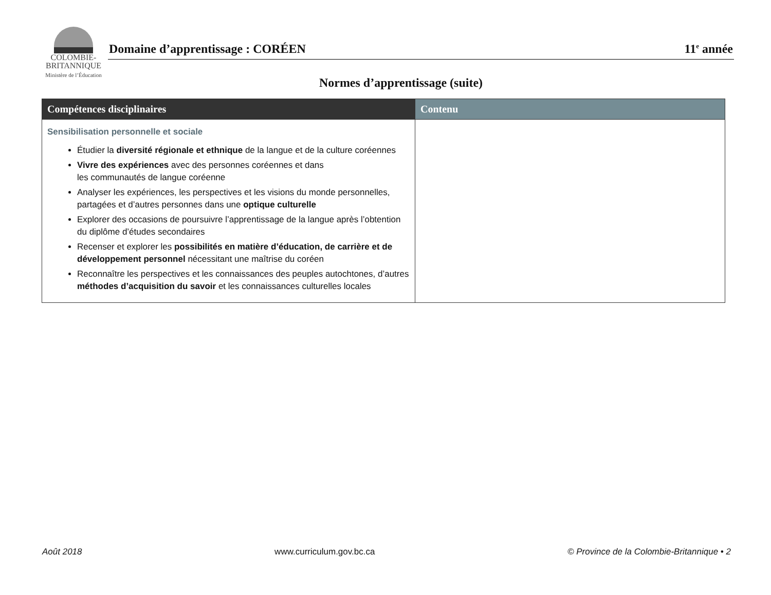COLOMBIE-
BRITANNIQUE
Ministère de l’Éducation
Domaine d’apprentissage : CORÉEN 11<sup>e</sup> année
Normes d’apprentissage (suite)
| Compétences disciplinaires | Contenu |
| --- | --- |
| Sensibilisation personnelle et sociale Étudier la diversité régionale et ethnique de la langue et de la culture coréennes Vivre des expériences avec des personnes coréennes et dans les communautés de langue coréenne Analyser les expériences, les perspectives et les visions du monde personnelles, partagées et d’autres personnes dans une optique culturelle Explorer des occasions de poursuivre l’apprentissage de la langue après l’obtention du diplôme d’études secondaires Recenser et explorer les possibilités en matière d’éducation, de carrière et de développement personnel nécessitant une maîtrise du coréen Reconnaître les perspectives et les connaissances des peuples autochtones, d’autres méthodes d’acquisition du savoir et les connaissances culturelles locales | |
Août 2018 www.curriculum.gov.bc.ca © Province de la Colombie-Britannique • 2